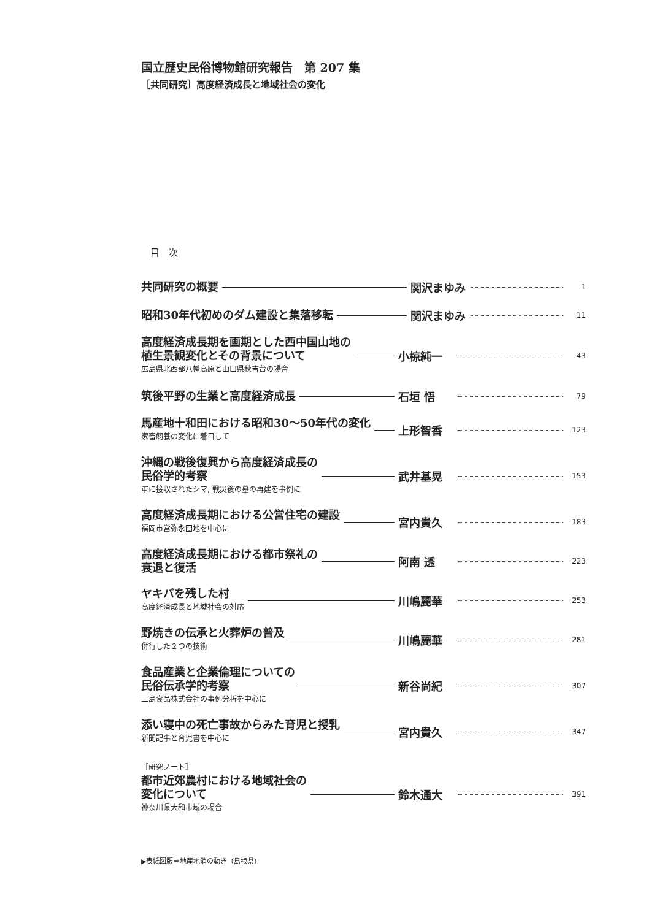国立歴史民俗博物館研究報告　第 207 集
［共同研究］高度経済成長と地域社会の変化
目　次
共同研究の概要
関沢まゆみ
1
昭和30年代初めのダム建設と集落移転
関沢まゆみ
11
高度経済成長期を画期とした西中国山地の
植生景観変化とその背景について
広島県北西部八幡高原と山口県秋吉台の場合
小椋純一
43
筑後平野の生業と高度経済成長
石垣 悟
79
馬産地十和田における昭和30〜50年代の変化
家畜飼養の変化に着目して
上形智香
123
沖縄の戦後復興から高度経済成長の
民俗学的考察
軍に接収されたシマ, 戦災後の墓の再建を事例に
武井基晃
153
高度経済成長期における公営住宅の建設
福岡市営弥永団地を中心に
宮内貴久
183
高度経済成長期における都市祭礼の
衰退と復活
阿南 透
223
ヤキバを残した村
高度経済成長と地域社会の対応
川嶋麗華
253
野焼きの伝承と火葬炉の普及
併行した２つの技術
川嶋麗華
281
食品産業と企業倫理についての
民俗伝承学的考察
三島食品株式会社の事例分析を中心に
新谷尚紀
307
添い寝中の死亡事故からみた育児と授乳
新聞記事と育児書を中心に
宮内貴久
347
［研究ノート］
都市近郊農村における地域社会の
変化について
神奈川県大和市域の場合
鈴木通大
391
▶表紙図版＝地産地消の動き（島根県）